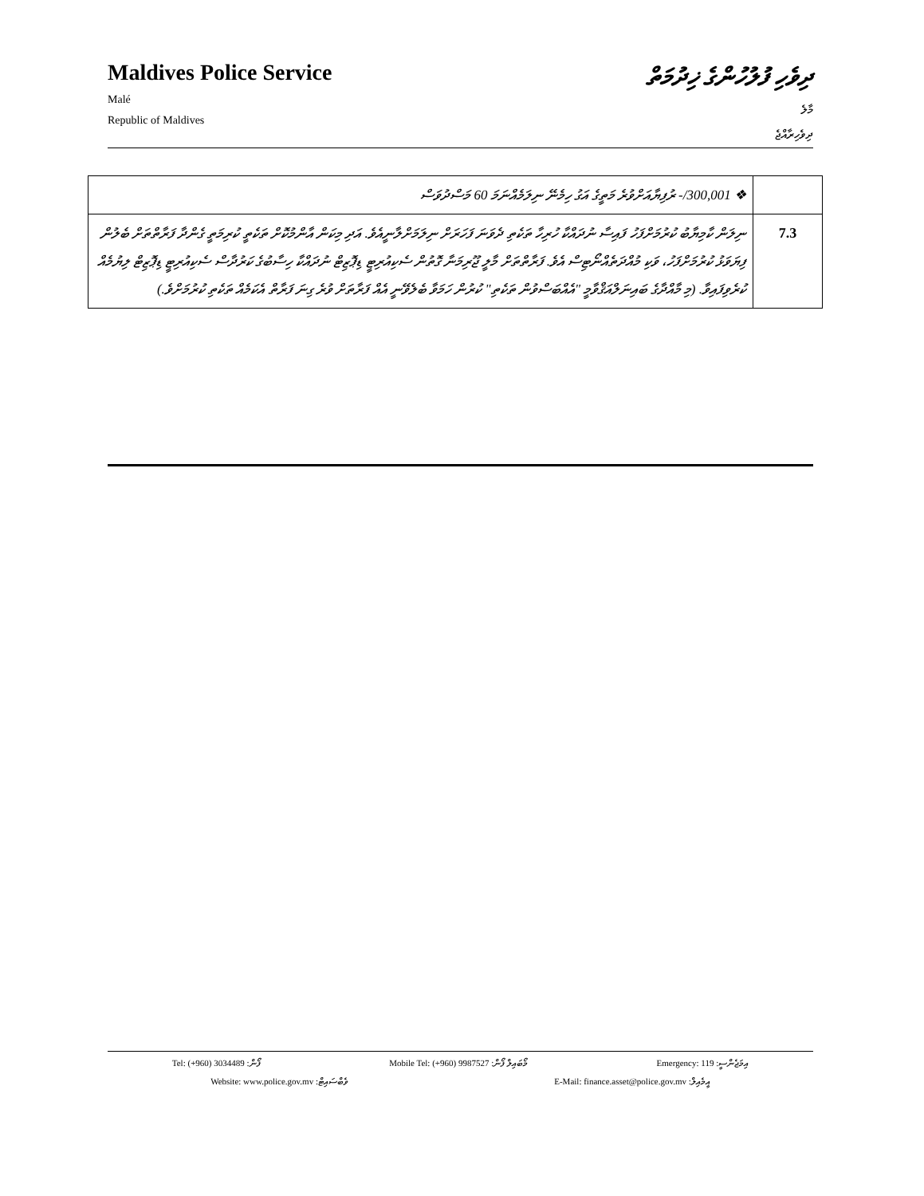Maldives Police Service
Malé
Republic of Maldives
ދިވެހި ފުލުހުންގެ ޚިދުމަތް
މާލެ
ދިވެހިރާއްޖެ
| ❖ ‎-/300,001 ރުފިޔާއަށްވުރެ މަތީގެ އަގު ހިމެނޭ ނިލަމެއްނަމަ 60 މަސްދުވަސް | |
| ނިލަން ކާމިޔާބު ކުރުމަށްފަހު ފައިސާ ނުދައްކާ ހުރިހާ ތަކެތި ދެވަނަ ފަހަރަށް ނިލަމަށްލާނީއެވެ. އަދި މިކަން އާންމުކޮށް ތަކެތީ ކުރިމަތީ ގެންދާ ފަރާތްތަށް ބެލުން ފިޔަވަޅު ކުރުމަށްފަހު، ވަކި މުއްދަތެއްނޯޓިސް އެވެ. ފަރާތްތަށް މާލީ ޖޫރިމަނާ ގޮތުން ސެކިއުރިޓީ ޑިޕޮޒިޓް ނުދައްކާ ހިސާބުގެ ކަރުދާސް ސެކިއުރިޓީ ޑިޕޮޒިޓް ލިޔުމެއް ކުރެވިފައިވާ. (މި މާއްދާގެ ބައިނަލްއަޤްވާމީ "އެއްބަސްވުން ތަކެތި" ކުރުން ހަމަވާ ބެލެވޭނީ އެއް ފަރާތަށް ވުރެ ގިނަ ފަރާތް އެކަމެއް ތަކެތި ކުރުމަށްވެ.) | 7.3 |
Tel: (+960) 3034489 :ފޯން Mobile Tel: (+960) 9987527 :މޯބައިލް ފޯން Emergency: 119 :އިމަޖެންސީ
Website: www.police.gov.mv :ވެބްސައިޓް E-Mail: finance.asset@police.gov.mv :އީމެއިލް